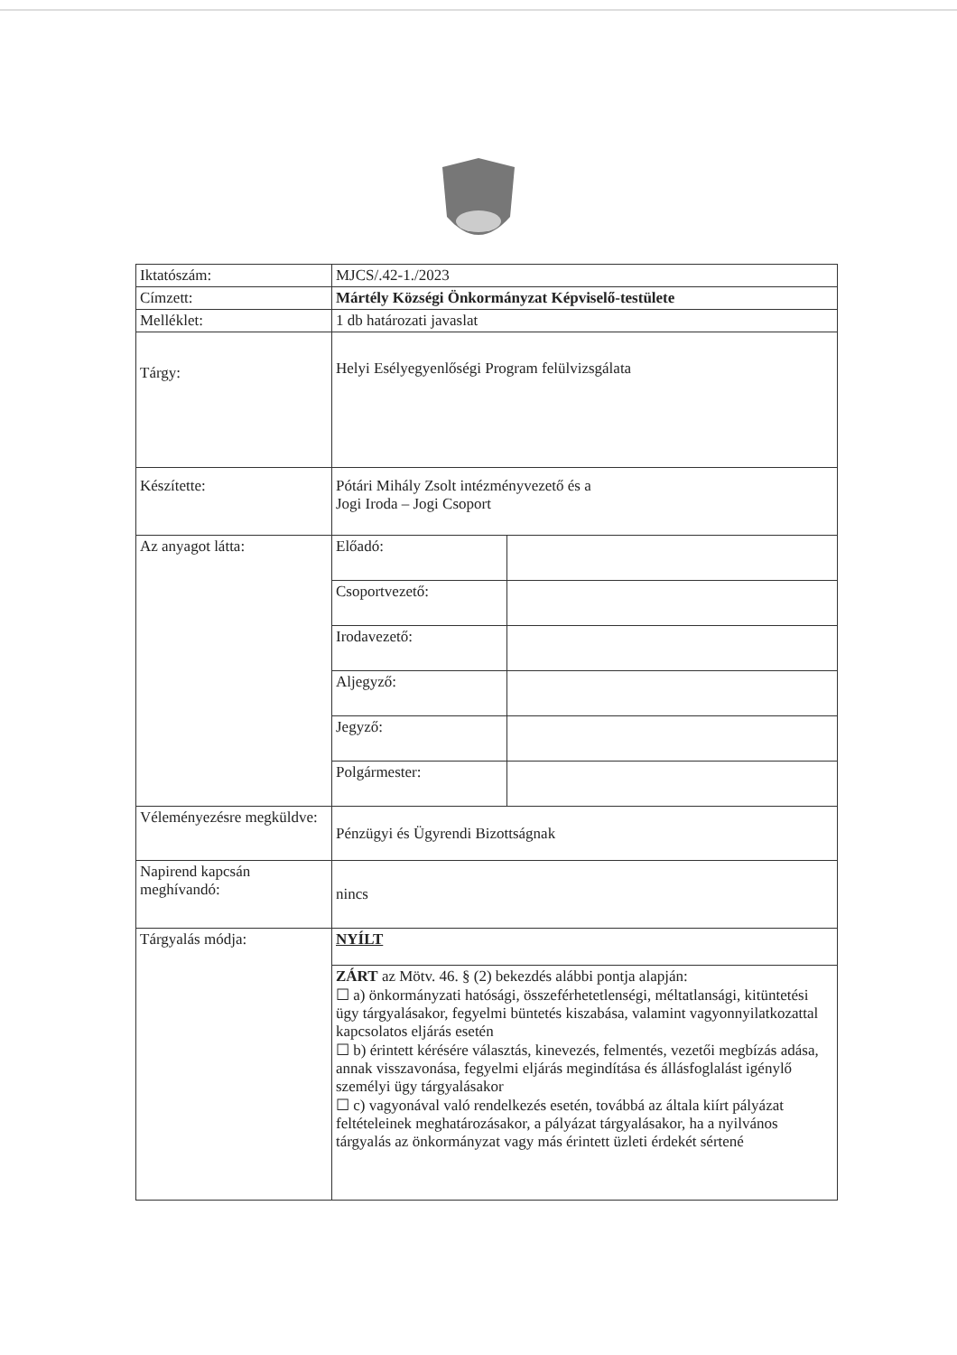| Iktatószám: | MJCS/.42-1./2023 | |
| Címzett: | Mártély Községi Önkormányzat Képviselő-testülete | |
| Melléklet: | 1 db határozati javaslat | |
| Tárgy: | Helyi Esélyegyenlőségi Program felülvizsgálata | |
| Készítette: | Pótári Mihály Zsolt intézményvezető és a Jogi Iroda – Jogi Csoport | |
| Az anyagot látta: | Előadó: | |
| | Csoportvezető: | |
| | Irodavezető: | |
| | Aljegyző: | |
| | Jegyző: | |
| | Polgármester: | |
| Véleményezésre megküldve: | Pénzügyi és Ügyrendi Bizottságnak | |
| Napirend kapcsán meghívandó: | nincs | |
| Tárgyalás módja: | NYÍLT | |
| | ZÁRT az Mötv. 46. § (2) bekezdés alábbi pontja alapján: ☐ a) önkormányzati hatósági, összeférhetetlenségi, méltatlansági, kitüntetési ügy tárgyalásakor, fegyelmi büntetés kiszabása, valamint vagyonnyilatkozattal kapcsolatos eljárás esetén ☐ b) érintett kérésére választás, kinevezés, felmentés, vezetői megbízás adása, annak visszavonása, fegyelmi eljárás megindítása és állásfoglalást igénylő személyi ügy tárgyalásakor ☐ c) vagyonával való rendelkezés esetén, továbbá az általa kiírt pályázat feltételeinek meghatározásakor, a pályázat tárgyalásakor, ha a nyilvános tárgyalás az önkormányzat vagy más érintett üzleti érdekét sértené | |